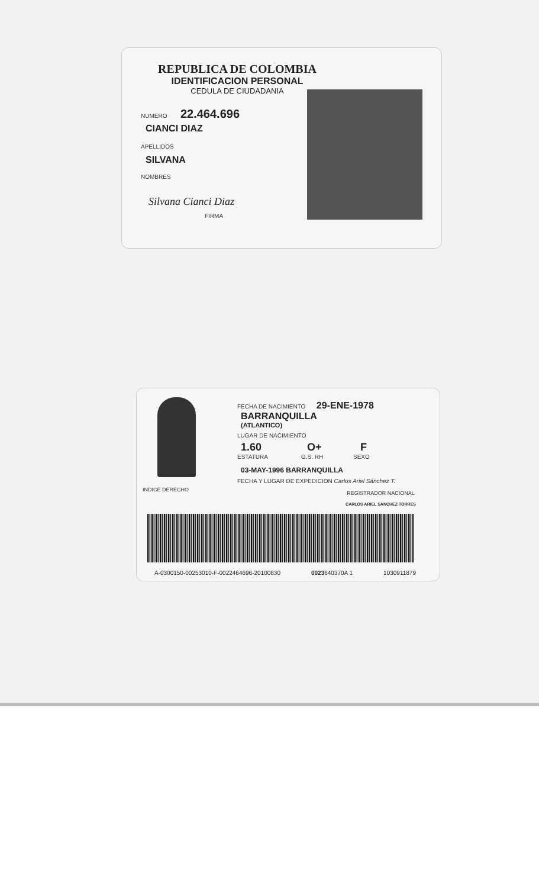REPUBLICA DE COLOMBIA
IDENTIFICACION PERSONAL
CEDULA DE CIUDADANIA
NUMERO 22.464.696
CIANCI DIAZ
APELLIDOS
SILVANA
NOMBRES
Silvana Cianci Diaz
FIRMA
FECHA DE NACIMIENTO 29-ENE-1978
BARRANQUILLA
(ATLANTICO)
LUGAR DE NACIMIENTO
1.60
ESTATURA
O+
G.S. RH
F
SEXO
03-MAY-1996 BARRANQUILLA
FECHA Y LUGAR DE EXPEDICION Carlos Ariel Sánchez T.
INDICE DERECHO REGISTRADOR NACIONAL
CARLOS ARIEL SÁNCHEZ TORRES
A-0300150-00253010-F-0022464696-20100830 00236403​70A 1 1030911879